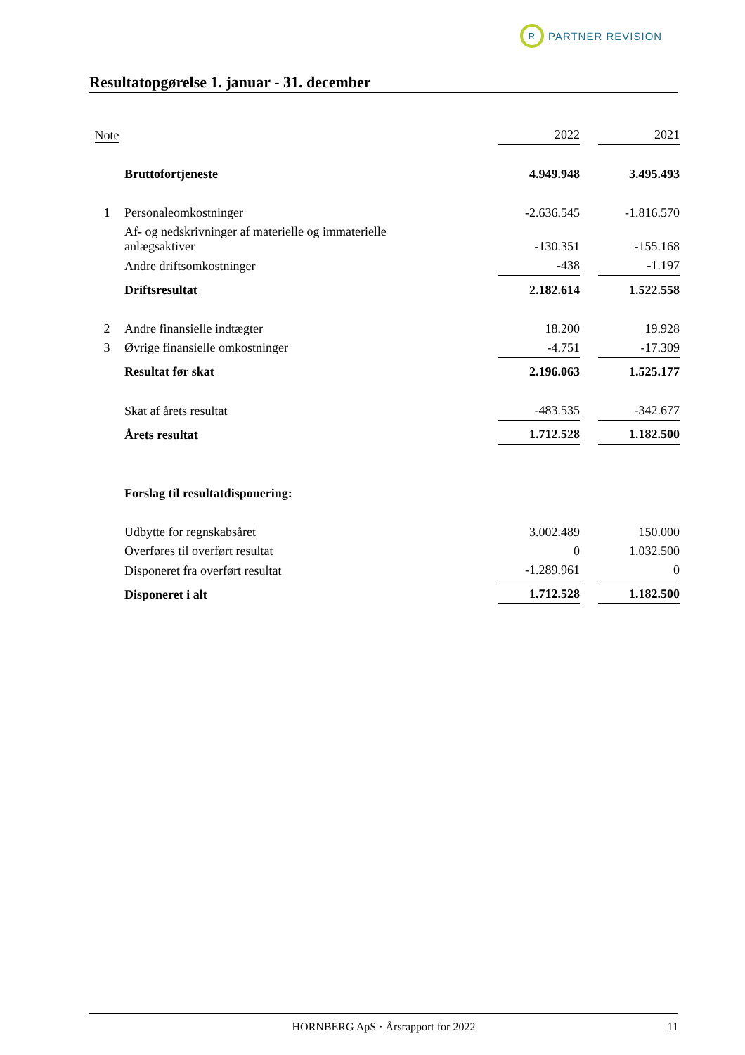R
PARTNER REVISION
Resultatopgørelse 1. januar - 31. december
| Note | | 2022 | | 2021 |
| | Bruttofortjeneste | 4.949.948 | | 3.495.493 |
| 1 | Personaleomkostninger | -2.636.545 | | -1.816.570 |
| | Af- og nedskrivninger af materielle og immaterielle anlægsaktiver | -130.351 | | -155.168 |
| | Andre driftsomkostninger | -438 | | -1.197 |
| | Driftsresultat | 2.182.614 | | 1.522.558 |
| 2 | Andre finansielle indtægter | 18.200 | | 19.928 |
| 3 | Øvrige finansielle omkostninger | -4.751 | | -17.309 |
| | Resultat før skat | 2.196.063 | | 1.525.177 |
| | Skat af årets resultat | -483.535 | | -342.677 |
| | Årets resultat | 1.712.528 | | 1.182.500 |
| | Forslag til resultatdisponering: | | | |
| | Udbytte for regnskabsåret | 3.002.489 | | 150.000 |
| | Overføres til overført resultat | 0 | | 1.032.500 |
| | Disponeret fra overført resultat | -1.289.961 | | 0 |
| | Disponeret i alt | 1.712.528 | | 1.182.500 |
HORNBERG ApS · Årsrapport for 2022 11